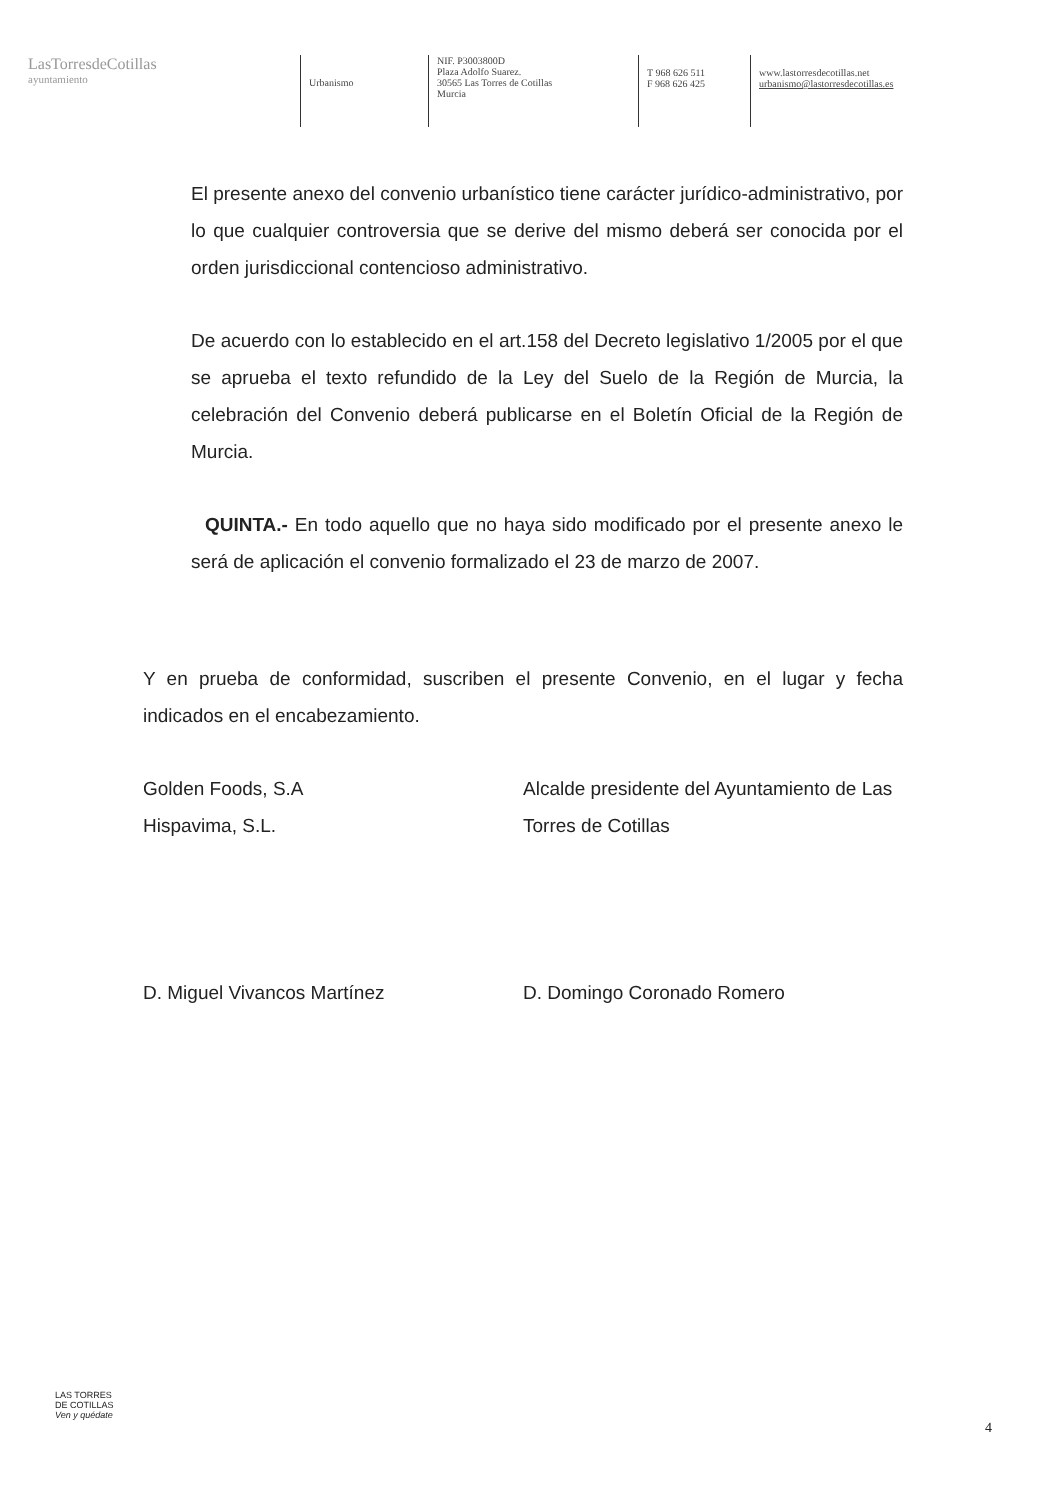LasTorresdeCotillas
ayuntamiento
Urbanismo
NIF. P3003800D
Plaza Adolfo Suarez.
30565 Las Torres de Cotillas
Murcia
T 968 626 511
F 968 626 425
www.lastorresdecotillas.net
urbanismo@lastorresdecotillas.es
El presente anexo del convenio urbanístico tiene carácter jurídico-administrativo, por lo que cualquier controversia que se derive del mismo deberá ser conocida por el orden jurisdiccional contencioso administrativo.
De acuerdo con lo establecido en el art.158 del Decreto legislativo 1/2005 por el que se aprueba el texto refundido de la Ley del Suelo de la Región de Murcia, la celebración del Convenio deberá publicarse en el Boletín Oficial de la Región de Murcia.
QUINTA.- En todo aquello que no haya sido modificado por el presente anexo le será de aplicación el convenio formalizado el 23 de marzo de 2007.
Y en prueba de conformidad, suscriben el presente Convenio, en el lugar y fecha indicados en el encabezamiento.
Golden Foods, S.A
Hispavima, S.L.
Alcalde presidente del Ayuntamiento de Las Torres de Cotillas
D. Miguel Vivancos Martínez D. Domingo Coronado Romero
LAS TORRES
DE COTILLAS
Ven y quédate
4